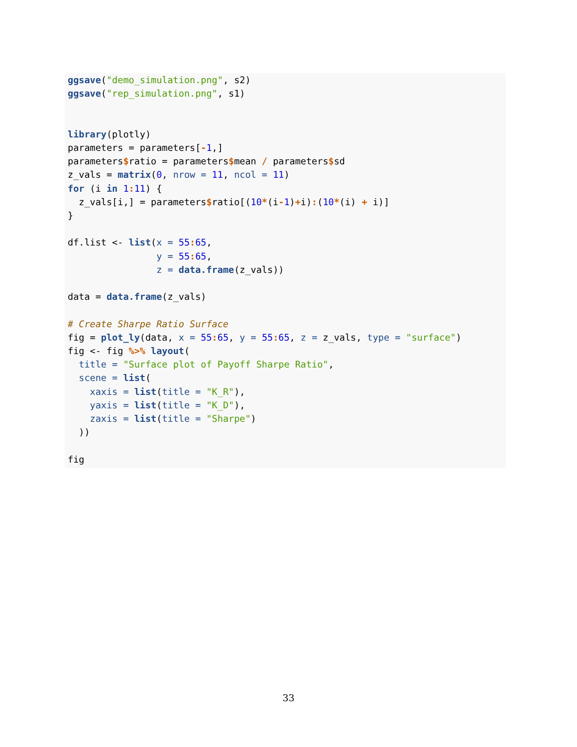ggsave("demo_simulation.png", s2)
ggsave("rep_simulation.png", s1)


library(plotly)
parameters = parameters[-1,]
parameters$ratio = parameters$mean / parameters$sd
z_vals = matrix(0, nrow = 11, ncol = 11)
for (i in 1: 11) {
  z_vals[i,] = parameters$ratio[(10*(i-1)+i):(10*(i) + i)]
}

df.list <- list(x = 55: 65,
                y = 55: 65,
                z = data.frame(z_vals))

data = data.frame(z_vals)

# Create Sharpe Ratio Surface
fig = plot_ly(data, x = 55: 65, y = 55: 65, z = z_vals, type = "surface")
fig <- fig %>% layout(
  title = "Surface plot of Payoff Sharpe Ratio",
  scene = list(
    xaxis = list(title = "K_R"),
    yaxis = list(title = "K_D"),
    zaxis = list(title = "Sharpe")
  ))

fig
33